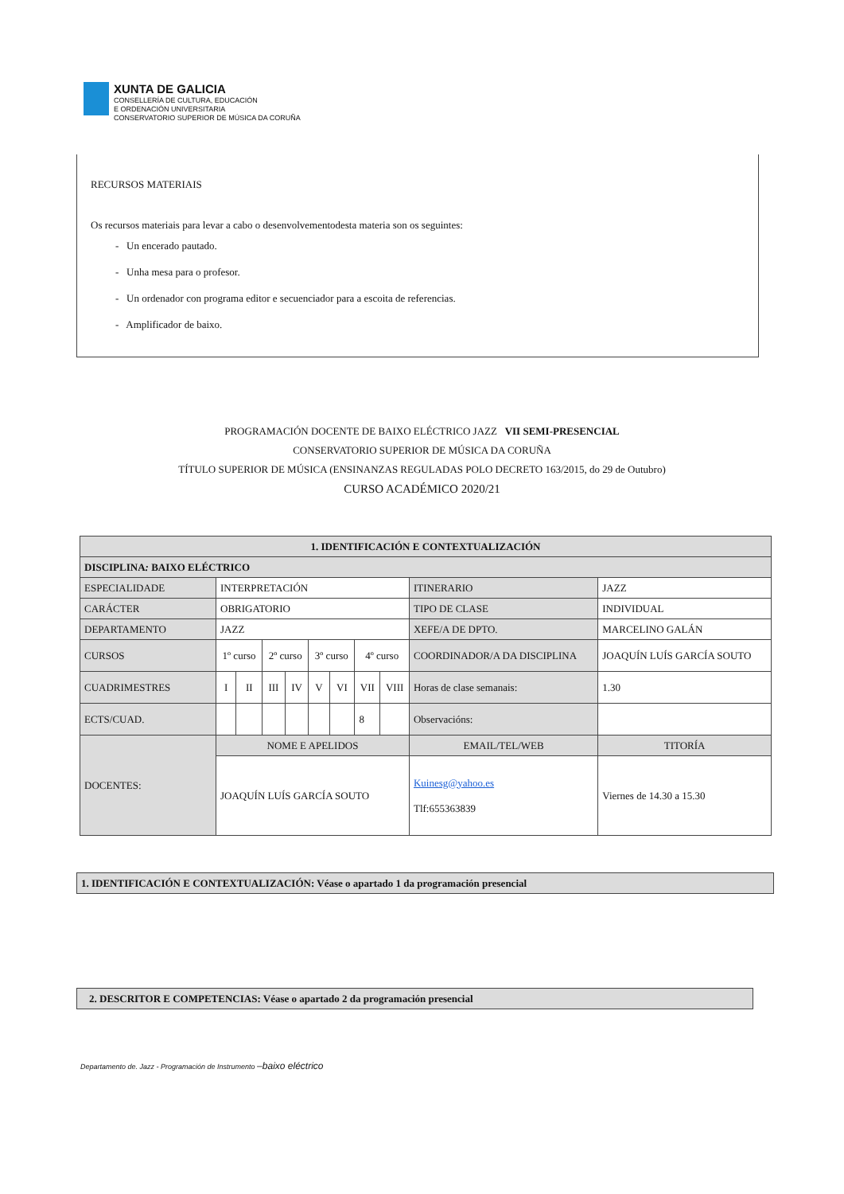XUNTA DE GALICIA
CONSELLERÍA DE CULTURA, EDUCACIÓN
E ORDENACIÓN UNIVERSITARIA
CONSERVATORIO SUPERIOR DE MÚSICA DA CORUÑA
RECURSOS MATERIAIS
Os recursos materiais para levar a cabo o desenvolvementodesta materia son os seguintes:
- Un encerado pautado.
- Unha mesa para o profesor.
- Un ordenador con programa editor e secuenciador para a escoita de referencias.
- Amplificador de baixo.
PROGRAMACIÓN DOCENTE DE BAIXO ELÉCTRICO JAZZ VII SEMI-PRESENCIAL
CONSERVATORIO SUPERIOR DE MÚSICA DA CORUÑA
TÍTULO SUPERIOR DE MÚSICA (ENSINANZAS REGULADAS POLO DECRETO 163/2015, do 29 de Outubro)
CURSO ACADÉMICO 2020/21
| 1. IDENTIFICACIÓN E CONTEXTUALIZACIÓN | | | | | | | | | | |
| DISCIPLINA : BAIXO ELÉCTRICO | | | | | | | | | | |
| ESPECIALIDADE | INTERPRETACIÓN | | | | | | | | ITINERARIO | JAZZ |
| CARÁCTER | OBRIGATORIO | | | | | | | | TIPO DE CLASE | INDIVIDUAL |
| DEPARTAMENTO | JAZZ | | | | | | | | XEFE/A DE DPTO. | MARCELINO GALÁN |
| CURSOS | 1º curso | | 2º curso | | 3º curso | | 4º curso | | COORDINADOR/A DA DISCIPLINA | JOAQUÍN LUÍS GARCÍA SOUTO |
| CUADRIMESTRES | I | II | III | IV | V | VI | VII | VIII | Horas de clase semanais: | 1.30 |
| ECTS/CUAD. | | | | | | | 8 | | Observacións: | |
| DOCENTES: | NOME E APELIDOS | | | | | | | | EMAIL/TEL/WEB | TITORÍA |
| | JOAQUÍN LUÍS GARCÍA SOUTO | | | | | | | | Kuinesg@yahoo.es Tlf:655363839 | Viernes de 14.30 a 15.30 |
1. IDENTIFICACIÓN E CONTEXTUALIZACIÓN: Véase o apartado 1 da programación presencial
2. DESCRITOR E COMPETENCIAS: Véase o apartado 2 da programación presencial
Departamento de. Jazz - Programación de Instrumento –baixo eléctrico